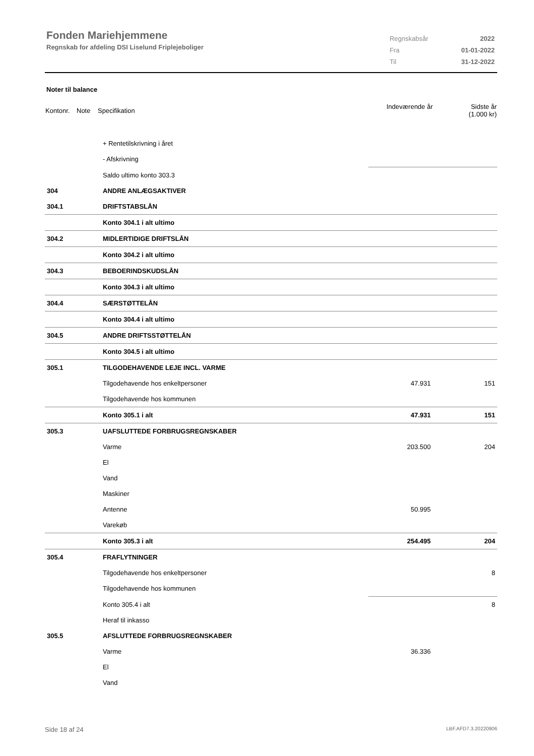Fonden Mariehjemmene
Regnskab for afdeling DSI Liselund Friplejeboliger
| Regnskabsår | 2022 |
| Fra | 01-01-2022 |
| Til | 31-12-2022 |
Noter til balance
| Kontonr. | Note | Specifikation | Indeværende år | Sidste år (1.000 kr) |
| | + Rentetilskrivning i året | | |
| | - Afskrivning | | |
| | Saldo ultimo konto 303.3 | | |
| 304 | ANDRE ANLÆGSAKTIVER | | |
| 304.1 | DRIFTSTABSLÅN | | |
| | Konto 304.1 i alt ultimo | | |
| 304.2 | MIDLERTIDIGE DRIFTSLÅN | | |
| | Konto 304.2 i alt ultimo | | |
| 304.3 | BEBOERINDSKUDSLÅN | | |
| | Konto 304.3 i alt ultimo | | |
| 304.4 | SÆRSTØTTELÅN | | |
| | Konto 304.4 i alt ultimo | | |
| 304.5 | ANDRE DRIFTSSTØTTELÅN | | |
| | Konto 304.5 i alt ultimo | | |
| 305.1 | TILGODEHAVENDE LEJE INCL. VARME | | |
| | Tilgodehavende hos enkeltpersoner | 47.931 | 151 |
| | Tilgodehavende hos kommunen | | |
| | Konto 305.1 i alt | 47.931 | 151 |
| 305.3 | UAFSLUTTEDE FORBRUGSREGNSKABER | | |
| | Varme | 203.500 | 204 |
| | El | | |
| | Vand | | |
| | Maskiner | | |
| | Antenne | 50.995 | |
| | Varekøb | | |
| | Konto 305.3 i alt | 254.495 | 204 |
| 305.4 | FRAFLYTNINGER | | |
| | Tilgodehavende hos enkeltpersoner | | 8 |
| | Tilgodehavende hos kommunen | | |
| | Konto 305.4 i alt | | 8 |
| | Heraf til inkasso | | |
| 305.5 | AFSLUTTEDE FORBRUGSREGNSKABER | | |
| | Varme | 36.336 | |
| | El | | |
| | Vand | | |
Side 18 af 24 LBF.AFD7.3.20220906